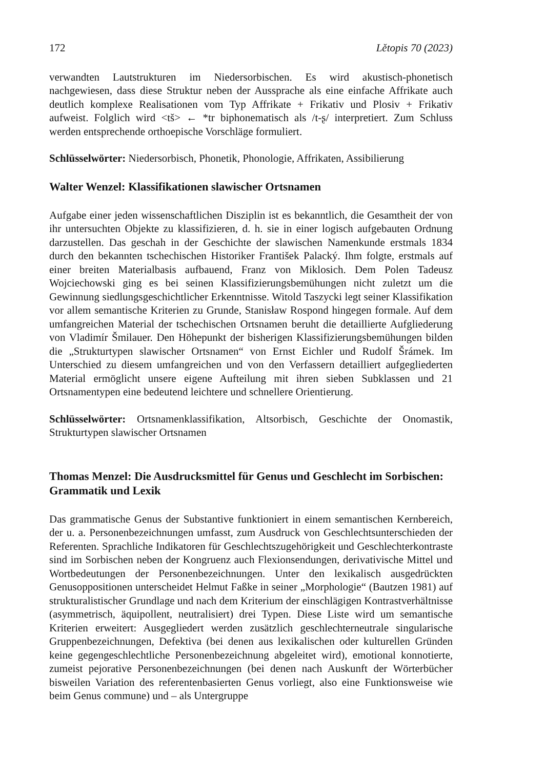172 Lětopis 70 (2023)
verwandten Lautstrukturen im Niedersorbischen. Es wird akustisch-phonetisch nachgewiesen, dass diese Struktur neben der Aussprache als eine einfache Affrikate auch deutlich komplexe Realisationen vom Typ Affrikate + Frikativ und Plosiv + Frikativ aufweist. Folglich wird <tš> ← *tr biphonematisch als /t-ʂ/ interpretiert. Zum Schluss werden entsprechende orthoepische Vorschläge formuliert.
Schlüsselwörter: Niedersorbisch, Phonetik, Phonologie, Affrikaten, Assibilierung
Walter Wenzel: Klassifikationen slawischer Ortsnamen
Aufgabe einer jeden wissenschaftlichen Disziplin ist es bekanntlich, die Gesamtheit der von ihr untersuchten Objekte zu klassifizieren, d. h. sie in einer logisch aufgebauten Ordnung darzustellen. Das geschah in der Geschichte der slawischen Namenkunde erstmals 1834 durch den bekannten tschechischen Historiker František Palacký. Ihm folgte, erstmals auf einer breiten Materialbasis aufbauend, Franz von Miklosich. Dem Polen Tadeusz Wojciechowski ging es bei seinen Klassifizierungsbemühungen nicht zuletzt um die Gewinnung siedlungsgeschichtlicher Erkenntnisse. Witold Taszycki legt seiner Klassifikation vor allem semantische Kriterien zu Grunde, Stanisław Rospond hingegen formale. Auf dem umfangreichen Material der tschechischen Ortsnamen beruht die detaillierte Aufgliederung von Vladimír Šmilauer. Den Höhepunkt der bisherigen Klassifizierungsbemühungen bilden die „Strukturtypen slawischer Ortsnamen“ von Ernst Eichler und Rudolf Šrámek. Im Unterschied zu diesem umfangreichen und von den Verfassern detailliert aufgegliederten Material ermöglicht unsere eigene Aufteilung mit ihren sieben Subklassen und 21 Ortsnamentypen eine bedeutend leichtere und schnellere Orientierung.
Schlüsselwörter: Ortsnamenklassifikation, Altsorbisch, Geschichte der Onomastik, Strukturtypen slawischer Ortsnamen
Thomas Menzel: Die Ausdrucksmittel für Genus und Geschlecht im Sorbischen: Grammatik und Lexik
Das grammatische Genus der Substantive funktioniert in einem semantischen Kernbereich, der u. a. Personenbezeichnungen umfasst, zum Ausdruck von Geschlechtsunterschieden der Referenten. Sprachliche Indikatoren für Geschlechtszugehörigkeit und Geschlechterkontraste sind im Sorbischen neben der Kongruenz auch Flexionsendungen, derivativische Mittel und Wortbedeutungen der Personenbezeichnungen. Unter den lexikalisch ausgedrückten Genusoppositionen unterscheidet Helmut Faßke in seiner „Morphologie“ (Bautzen 1981) auf strukturalistischer Grundlage und nach dem Kriterium der einschlägigen Kontrastverhältnisse (asymmetrisch, äquipollent, neutralisiert) drei Typen. Diese Liste wird um semantische Kriterien erweitert: Ausgegliedert werden zusätzlich geschlechterneutrale singularische Gruppenbezeichnungen, Defektiva (bei denen aus lexikalischen oder kulturellen Gründen keine gegengeschlechtliche Personenbezeichnung abgeleitet wird), emotional konnotierte, zumeist pejorative Personenbezeichnungen (bei denen nach Auskunft der Wörterbücher bisweilen Variation des referentenbasierten Genus vorliegt, also eine Funktionsweise wie beim Genus commune) und – als Untergruppe